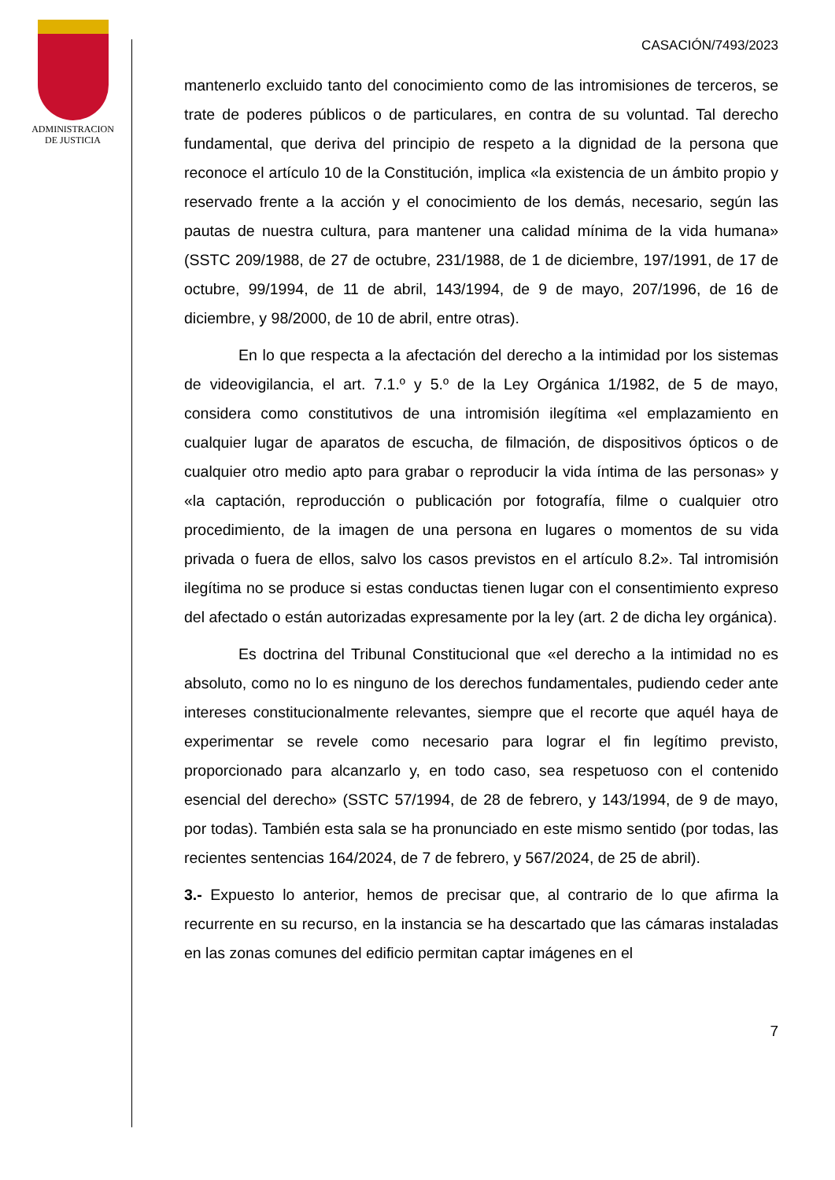ADMINISTRACION
DE JUSTICIA
CASACIÓN/7493/2023
mantenerlo excluido tanto del conocimiento como de las intromisiones de terceros, se trate de poderes públicos o de particulares, en contra de su voluntad. Tal derecho fundamental, que deriva del principio de respeto a la dignidad de la persona que reconoce el artículo 10 de la Constitución, implica «la existencia de un ámbito propio y reservado frente a la acción y el conocimiento de los demás, necesario, según las pautas de nuestra cultura, para mantener una calidad mínima de la vida humana» (SSTC 209/1988, de 27 de octubre, 231/1988, de 1 de diciembre, 197/1991, de 17 de octubre, 99/1994, de 11 de abril, 143/1994, de 9 de mayo, 207/1996, de 16 de diciembre, y 98/2000, de 10 de abril, entre otras).
En lo que respecta a la afectación del derecho a la intimidad por los sistemas de videovigilancia, el art. 7.1.º y 5.º de la Ley Orgánica 1/1982, de 5 de mayo, considera como constitutivos de una intromisión ilegítima «el emplazamiento en cualquier lugar de aparatos de escucha, de filmación, de dispositivos ópticos o de cualquier otro medio apto para grabar o reproducir la vida íntima de las personas» y «la captación, reproducción o publicación por fotografía, filme o cualquier otro procedimiento, de la imagen de una persona en lugares o momentos de su vida privada o fuera de ellos, salvo los casos previstos en el artículo 8.2». Tal intromisión ilegítima no se produce si estas conductas tienen lugar con el consentimiento expreso del afectado o están autorizadas expresamente por la ley (art. 2 de dicha ley orgánica).
Es doctrina del Tribunal Constitucional que «el derecho a la intimidad no es absoluto, como no lo es ninguno de los derechos fundamentales, pudiendo ceder ante intereses constitucionalmente relevantes, siempre que el recorte que aquél haya de experimentar se revele como necesario para lograr el fin legítimo previsto, proporcionado para alcanzarlo y, en todo caso, sea respetuoso con el contenido esencial del derecho» (SSTC 57/1994, de 28 de febrero, y 143/1994, de 9 de mayo, por todas). También esta sala se ha pronunciado en este mismo sentido (por todas, las recientes sentencias 164/2024, de 7 de febrero, y 567/2024, de 25 de abril).
3.- Expuesto lo anterior, hemos de precisar que, al contrario de lo que afirma la recurrente en su recurso, en la instancia se ha descartado que las cámaras instaladas en las zonas comunes del edificio permitan captar imágenes en el
7